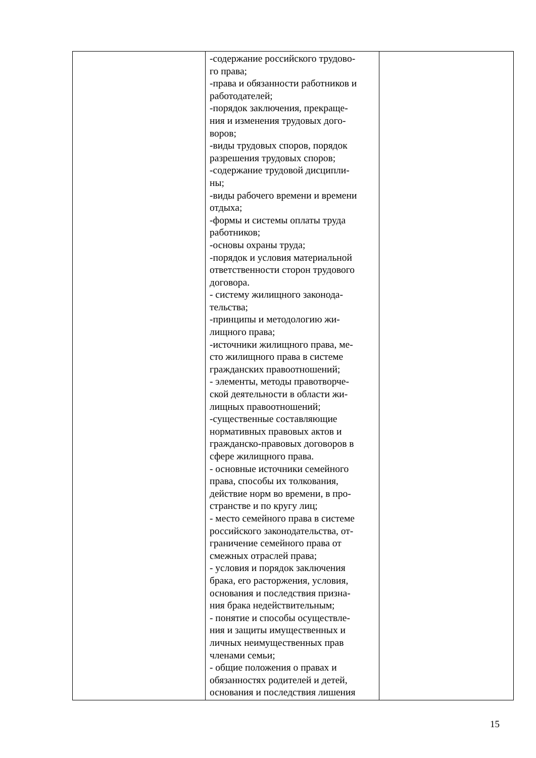| | -содержание российского трудово- го права; -права и обязанности работников и работодателей; -порядок заключения, прекраще- ния и изменения трудовых дого- воров; -виды трудовых споров, порядок разрешения трудовых споров; -содержание трудовой дисципли- ны; -виды рабочего времени и времени отдыха; -формы и системы оплаты труда работников; -основы охраны труда; -порядок и условия материальной ответственности сторон трудового договора. - систему жилищного законода- тельства; -принципы и методологию жи- лищного права; -источники жилищного права, ме- сто жилищного права в системе гражданских правоотношений; - элементы, методы правотворче- ской деятельности в области жи- лищных правоотношений; -существенные составляющие нормативных правовых актов и гражданско-правовых договоров в сфере жилищного права. - основные источники семейного права, способы их толкования, действие норм во времени, в про- странстве и по кругу лиц; - место семейного права в системе российского законодательства, от- граничение семейного права от смежных отраслей права; - условия и порядок заключения брака, его расторжения, условия, основания и последствия призна- ния брака недействительным; - понятие и способы осуществле- ния и защиты имущественных и личных неимущественных прав членами семьи; - общие положения о правах и обязанностях родителей и детей, основания и последствия лишения | |
15